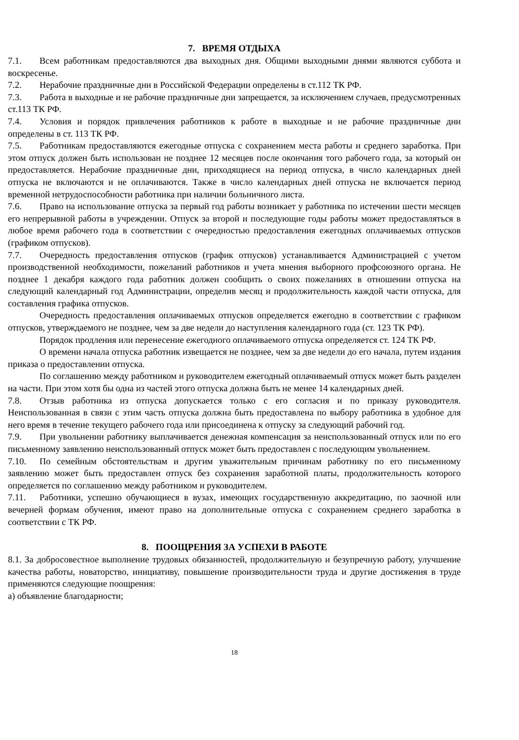7. ВРЕМЯ ОТДЫХА
7.1. Всем работникам предоставляются два выходных дня. Общими выходными днями являются суббота и воскресенье.
7.2. Нерабочие праздничные дни в Российской Федерации определены в ст.112 ТК РФ.
7.3. Работа в выходные и не рабочие праздничные дни запрещается, за исключением случаев, предусмотренных ст.113 ТК РФ.
7.4. Условия и порядок привлечения работников к работе в выходные и не рабочие праздничные дни определены в ст. 113 ТК РФ.
7.5. Работникам предоставляются ежегодные отпуска с сохранением места работы и среднего заработка. При этом отпуск должен быть использован не позднее 12 месяцев после окончания того рабочего года, за который он предоставляется. Нерабочие праздничные дни, приходящиеся на период отпуска, в число календарных дней отпуска не включаются и не оплачиваются. Также в число календарных дней отпуска не включается период временной нетрудоспособности работника при наличии больничного листа.
7.6. Право на использование отпуска за первый год работы возникает у работника по истечении шести месяцев его непрерывной работы в учреждении. Отпуск за второй и последующие годы работы может предоставляться в любое время рабочего года в соответствии с очередностью предоставления ежегодных оплачиваемых отпусков (графиком отпусков).
7.7. Очередность предоставления отпусков (график отпусков) устанавливается Администрацией с учетом производственной необходимости, пожеланий работников и учета мнения выборного профсоюзного органа. Не позднее 1 декабря каждого года работник должен сообщить о своих пожеланиях в отношении отпуска на следующий календарный год Администрации, определив месяц и продолжительность каждой части отпуска, для составления графика отпусков.
Очередность предоставления оплачиваемых отпусков определяется ежегодно в соответствии с графиком отпусков, утверждаемого не позднее, чем за две недели до наступления календарного года (ст. 123 ТК РФ).
Порядок продления или перенесение ежегодного оплачиваемого отпуска определяется ст. 124 ТК РФ.
О времени начала отпуска работник извещается не позднее, чем за две недели до его начала, путем издания приказа о предоставлении отпуска.
По соглашению между работником и руководителем ежегодный оплачиваемый отпуск может быть разделен на части. При этом хотя бы одна из частей этого отпуска должна быть не менее 14 календарных дней.
7.8. Отзыв работника из отпуска допускается только с его согласия и по приказу руководителя. Неиспользованная в связи с этим часть отпуска должна быть предоставлена по выбору работника в удобное для него время в течение текущего рабочего года или присоединена к отпуску за следующий рабочий год.
7.9. При увольнении работнику выплачивается денежная компенсация за неиспользованный отпуск или по его письменному заявлению неиспользованный отпуск может быть предоставлен с последующим увольнением.
7.10. По семейным обстоятельствам и другим уважительным причинам работнику по его письменному заявлению может быть предоставлен отпуск без сохранения заработной платы, продолжительность которого определяется по соглашению между работником и руководителем.
7.11. Работники, успешно обучающиеся в вузах, имеющих государственную аккредитацию, по заочной или вечерней формам обучения, имеют право на дополнительные отпуска с сохранением среднего заработка в соответствии с ТК РФ.
8. ПООЩРЕНИЯ ЗА УСПЕХИ В РАБОТЕ
8.1. За добросовестное выполнение трудовых обязанностей, продолжительную и безупречную работу, улучшение качества работы, новаторство, инициативу, повышение производительности труда и другие достижения в труде применяются следующие поощрения:
а) объявление благодарности;
18